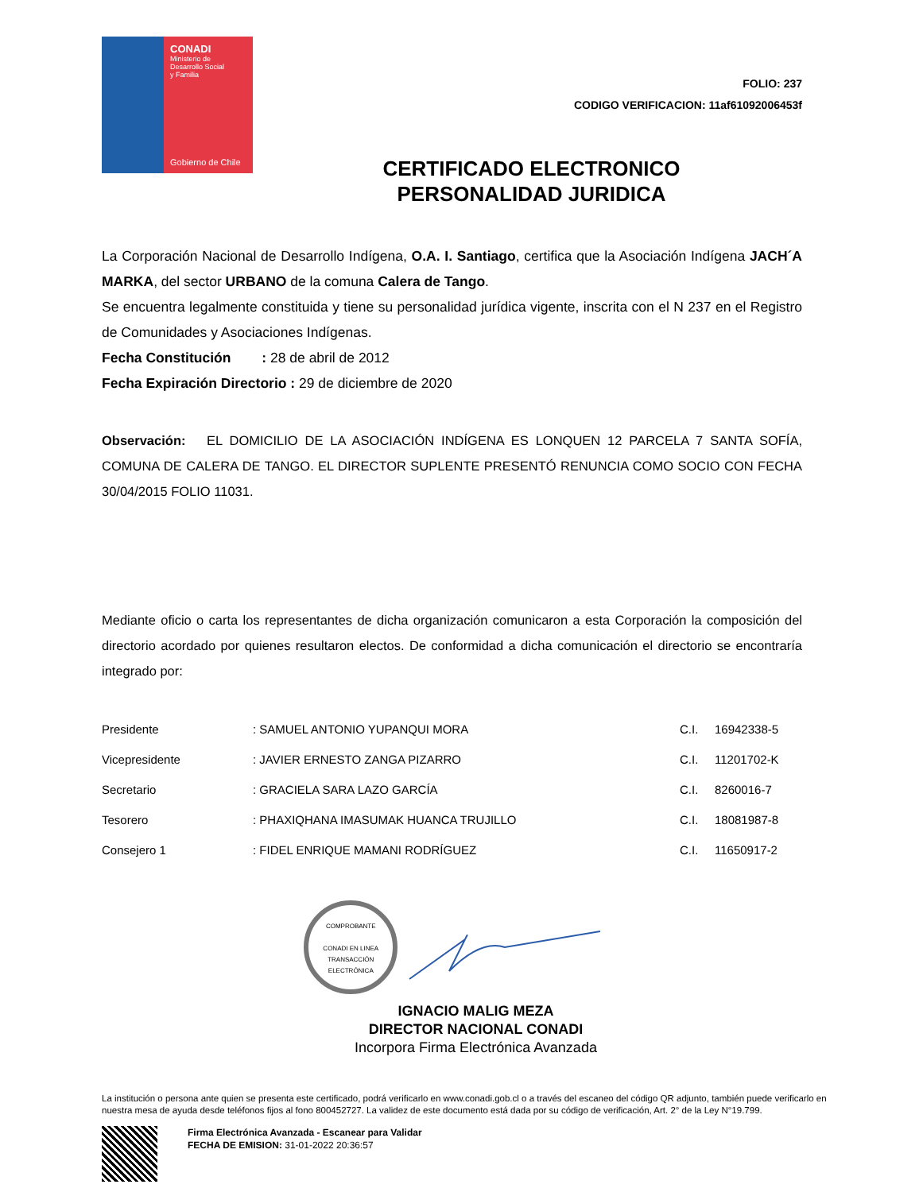CONADI
Ministerio de
Desarrollo Social
y Familia
Gobierno de Chile
FOLIO: 237
CODIGO VERIFICACION: 11af61092006453f
CERTIFICADO ELECTRONICO
PERSONALIDAD JURIDICA
La Corporación Nacional de Desarrollo Indígena, O.A. I. Santiago, certifica que la Asociación Indígena JACH´A MARKA, del sector URBANO de la comuna Calera de Tango.
Se encuentra legalmente constituida y tiene su personalidad jurídica vigente, inscrita con el N 237 en el Registro de Comunidades y Asociaciones Indígenas.
Fecha Constitución : 28 de abril de 2012
Fecha Expiración Directorio : 29 de diciembre de 2020
Observación: EL DOMICILIO DE LA ASOCIACIÓN INDÍGENA ES LONQUEN 12 PARCELA 7 SANTA SOFÍA, COMUNA DE CALERA DE TANGO. EL DIRECTOR SUPLENTE PRESENTÓ RENUNCIA COMO SOCIO CON FECHA 30/04/2015 FOLIO 11031.
Mediante oficio o carta los representantes de dicha organización comunicaron a esta Corporación la composición del directorio acordado por quienes resultaron electos. De conformidad a dicha comunicación el directorio se encontraría integrado por:
| Presidente | : SAMUEL ANTONIO YUPANQUI MORA | C.I. | 16942338-5 |
| Vicepresidente | : JAVIER ERNESTO ZANGA PIZARRO | C.I. | 11201702-K |
| Secretario | : GRACIELA SARA LAZO GARCÍA | C.I. | 8260016-7 |
| Tesorero | : PHAXIQHANA IMASUMAK HUANCA TRUJILLO | C.I. | 18081987-8 |
| Consejero 1 | : FIDEL ENRIQUE MAMANI RODRÍGUEZ | C.I. | 11650917-2 |
COMPROBANTE
CONADI EN LINEA
TRANSACCIÓN ELECTRÓNICA
IGNACIO MALIG MEZA
DIRECTOR NACIONAL CONADI
Incorpora Firma Electrónica Avanzada
La institución o persona ante quien se presenta este certificado, podrá verificarlo en www.conadi.gob.cl o a través del escaneo del código QR adjunto, también puede verificarlo en nuestra mesa de ayuda desde teléfonos fijos al fono 800452727. La validez de este documento está dada por su código de verificación, Art. 2° de la Ley N°19.799.
Firma Electrónica Avanzada - Escanear para Validar
FECHA DE EMISION: 31-01-2022 20:36:57